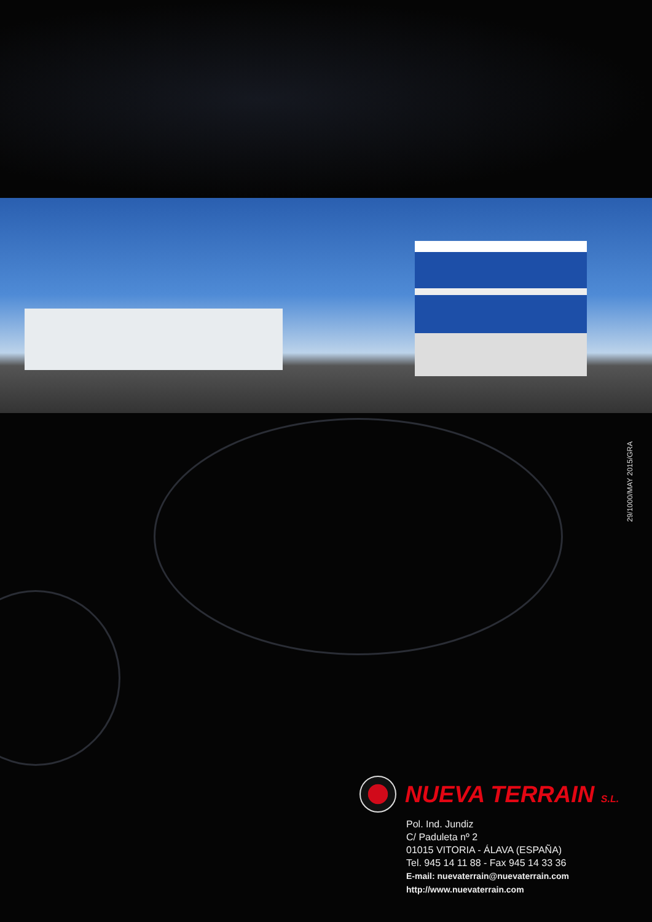29/1000/MAY 2015/GRA
NUEVA TERRAIN S.L.
Pol. Ind. Jundiz
C/ Paduleta nº 2
01015 VITORIA - ÁLAVA (ESPAÑA)
Tel. 945 14 11 88 - Fax 945 14 33 36
E-mail: nuevaterrain@nuevaterrain.com
http://www.nuevaterrain.com